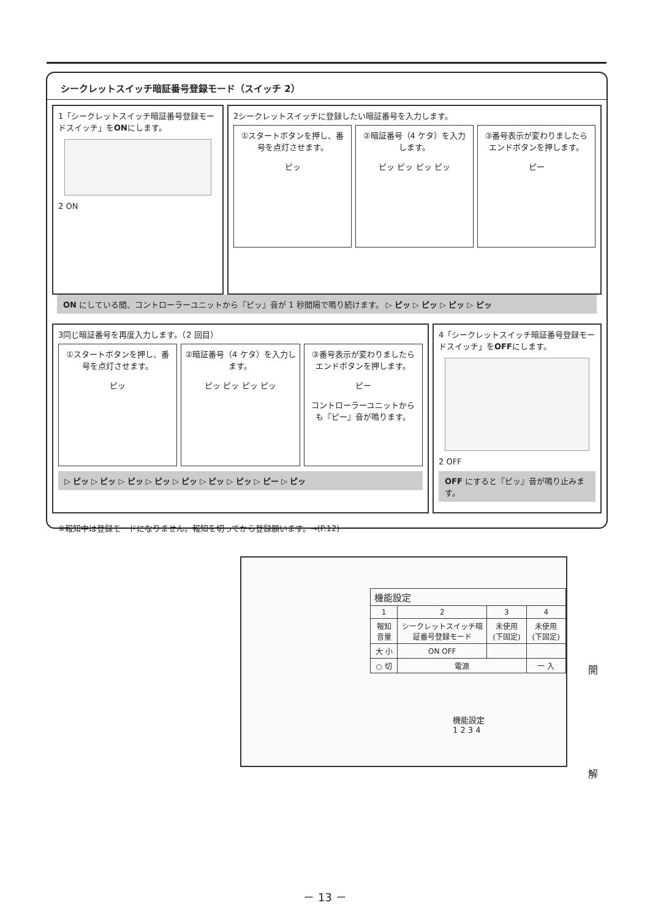シークレットスイッチ暗証番号登録モード（スイッチ 2）
1「シークレットスイッチ暗証番号登録モードスイッチ」をONにします。
2 ON
2シークレットスイッチに登録したい暗証番号を入力します。
①スタートボタンを押し、番号を点灯させます。
ピッ
②暗証番号（4 ケタ）を入力します。
ピッ ピッ ピッ ピッ
③番号表示が変わりましたらエンドボタンを押します。
ピー
ON にしている間、コントローラーユニットから『ピッ』音が 1 秒間隔で鳴り続けます。 ▷ ピッ ▷ ピッ ▷ ピッ ▷ ピッ
3同じ暗証番号を再度入力します。（2 回目）
①スタートボタンを押し、番号を点灯させます。
ピッ
②暗証番号（4 ケタ）を入力します。
ピッ ピッ ピッ ピッ
③番号表示が変わりましたらエンドボタンを押します。
ピー
コントローラーユニットからも『ピー』音が鳴ります。
▷ ピッ ▷ ピッ ▷ ピッ ▷ ピッ ▷ ピッ ▷ ピッ ▷ ピッ ▷ ピー ▷ ピッ
4「シークレットスイッチ暗証番号登録モードスイッチ」をOFFにします。
2 OFF
OFF にすると『ピッ』音が鳴り止みます。
※報知中は登録モードになりません。報知を切ってから登録願います。→(P.12)
| 機能設定 | | | |
| 1 | 2 | 3 | 4 |
| 報知音量 | シークレットスイッチ暗証番号登録モード | 未使用(下固定) | 未使用(下固定) |
| 大 小 | ON OFF | | |
| ○ 切 | 電源 | | 一 入 |
機能設定
1 2 3 4
開
解
－ 13 －